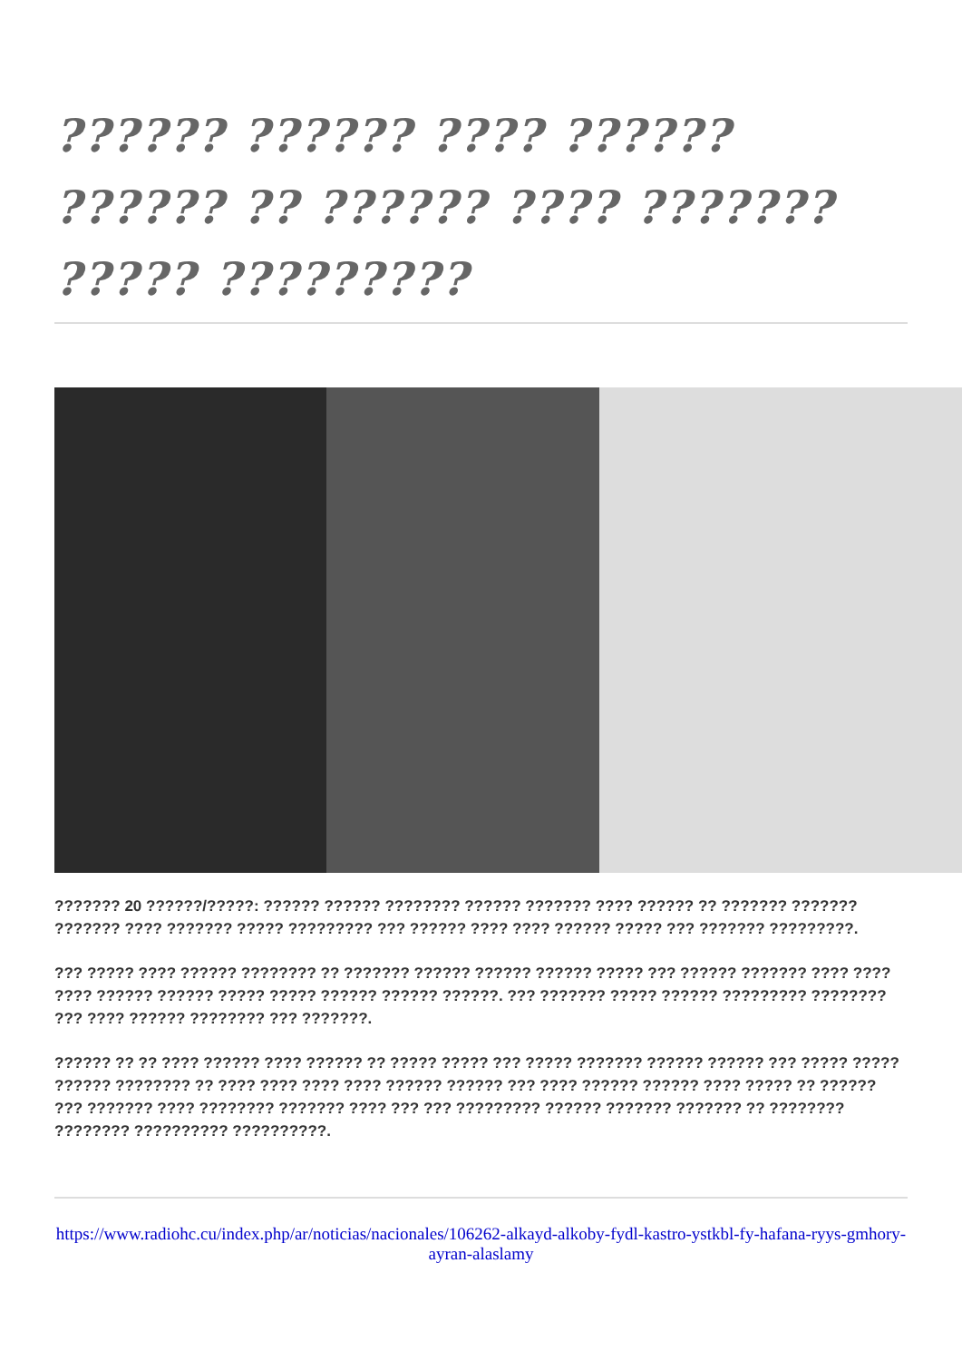?????? ?????? ???? ??????
?????? ?? ?????? ???? ???????
????? ?????????
??????? 20 ??????/?????: ?????? ?????? ???????? ?????? ??????? ???? ?????? ?? ??????? ??????? ??????? ???? ??????? ????? ????????? ??? ?????? ???? ???? ?????? ????? ??? ??????? ?????????.
??? ????? ???? ?????? ???????? ?? ??????? ?????? ?????? ?????? ????? ??? ?????? ??????? ???? ???? ???? ?????? ?????? ????? ????? ?????? ?????? ??????. ??? ??????? ????? ?????? ????????? ???????? ??? ???? ?????? ???????? ??? ???????.
?????? ?? ?? ???? ?????? ???? ?????? ?? ????? ????? ??? ????? ??????? ?????? ?????? ??? ????? ????? ?????? ???????? ?? ???? ???? ???? ???? ?????? ?????? ??? ???? ?????? ?????? ???? ????? ?? ?????? ??? ??????? ???? ???????? ??????? ???? ??? ??? ????????? ?????? ??????? ??????? ?? ???????? ???????? ?????????? ??????????.
https://www.radiohc.cu/index.php/ar/noticias/nacionales/106262-alkayd-alkoby-fydl-kastro-ystkbl-fy-hafana-ryys-gmhory-ayran-alaslamy